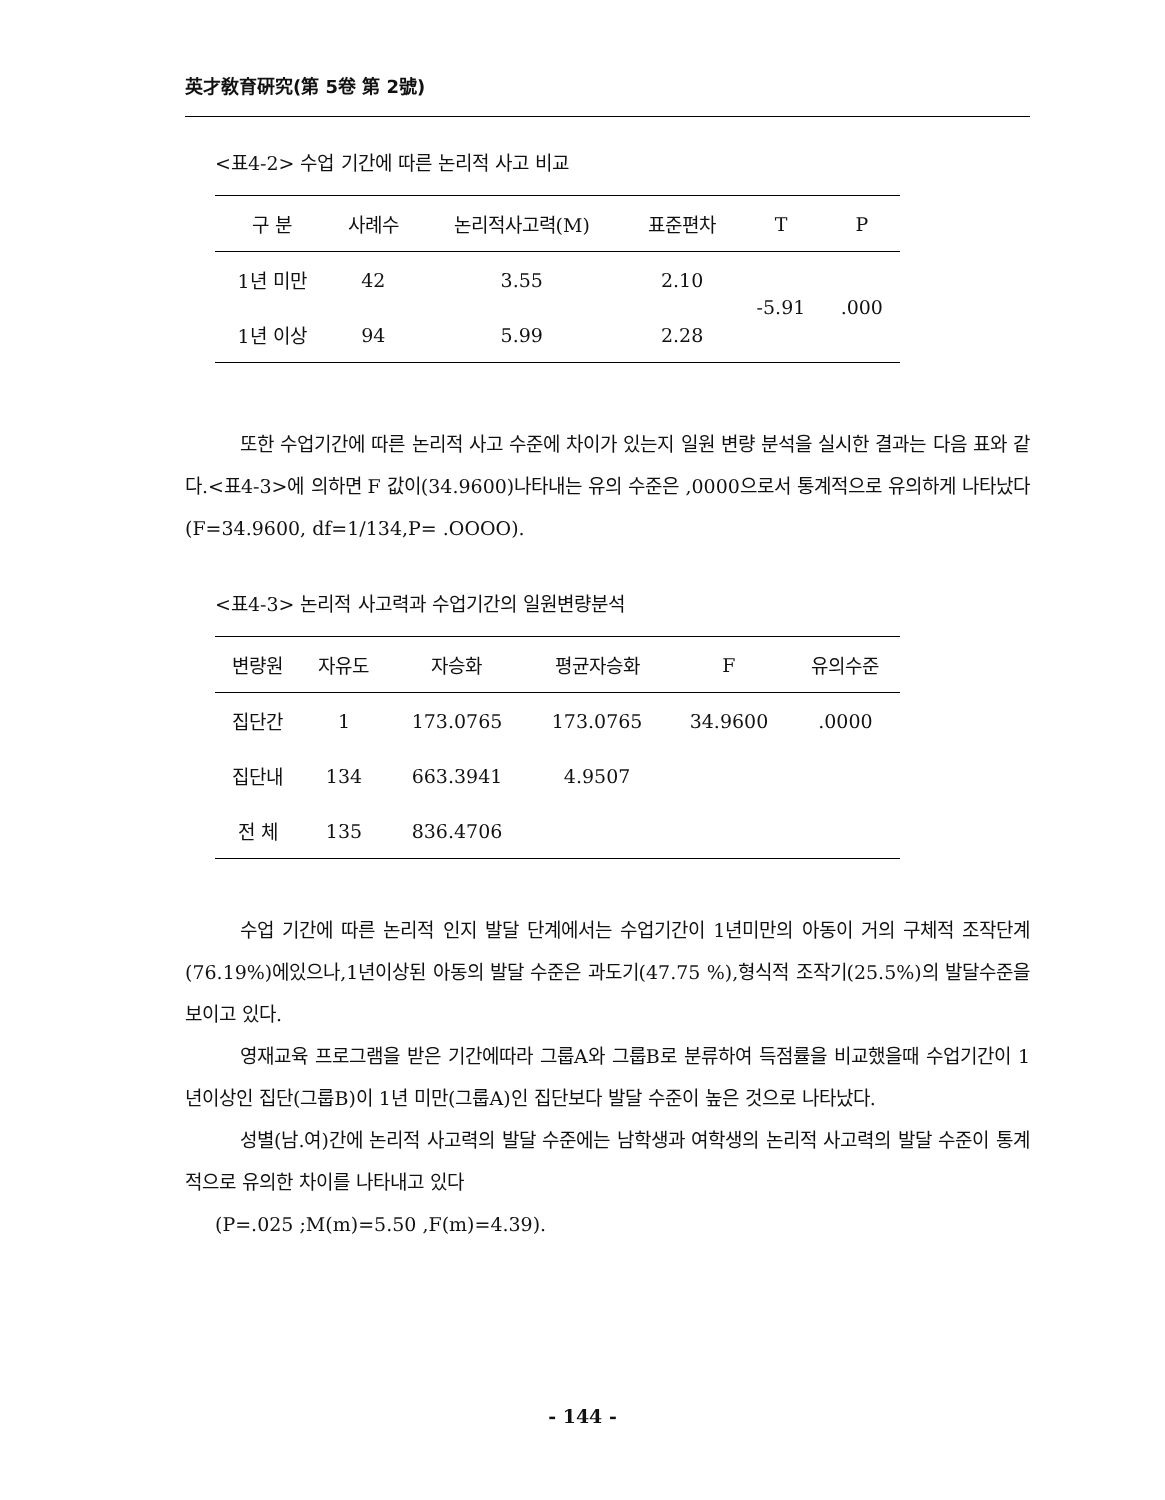英才敎育硏究(第 5卷 第 2號)
<표4-2> 수업 기간에 따른 논리적 사고 비교
| 구 분 | 사례수 | 논리적사고력(M) | 표준편차 | T | P |
| --- | --- | --- | --- | --- | --- |
| 1년 미만 | 42 | 3.55 | 2.10 | -5.91 | .000 |
| 1년 이상 | 94 | 5.99 | 2.28 | | |
또한 수업기간에 따른 논리적 사고 수준에 차이가 있는지 일원 변량 분석을 실시한 결과는 다음 표와 같다.<표4-3>에 의하면 F 값이(34.9600)나타내는 유의 수준은 ,0000으로서 통계적으로 유의하게 나타났다(F=34.9600, df=1/134,P= .OOOO).
<표4-3> 논리적 사고력과 수업기간의 일원변량분석
| 변량원 | 자유도 | 자승화 | 평균자승화 | F | 유의수준 |
| --- | --- | --- | --- | --- | --- |
| 집단간 | 1 | 173.0765 | 173.0765 | 34.9600 | .0000 |
| 집단내 | 134 | 663.3941 | 4.9507 | | |
| 전 체 | 135 | 836.4706 | | | |
수업 기간에 따른 논리적 인지 발달 단계에서는 수업기간이 1년미만의 아동이 거의 구체적 조작단계(76.19%)에있으나,1년이상된 아동의 발달 수준은 과도기(47.75 %),형식적 조작기(25.5%)의 발달수준을 보이고 있다.
영재교육 프로그램을 받은 기간에따라 그룹A와 그룹B로 분류하여 득점률을 비교했을때 수업기간이 1년이상인 집단(그룹B)이 1년 미만(그룹A)인 집단보다 발달 수준이 높은 것으로 나타났다.
성별(남.여)간에 논리적 사고력의 발달 수준에는 남학생과 여학생의 논리적 사고력의 발달 수준이 통계적으로 유의한 차이를 나타내고 있다
(P=.025 ;M(m)=5.50 ,F(m)=4.39).
- 144 -